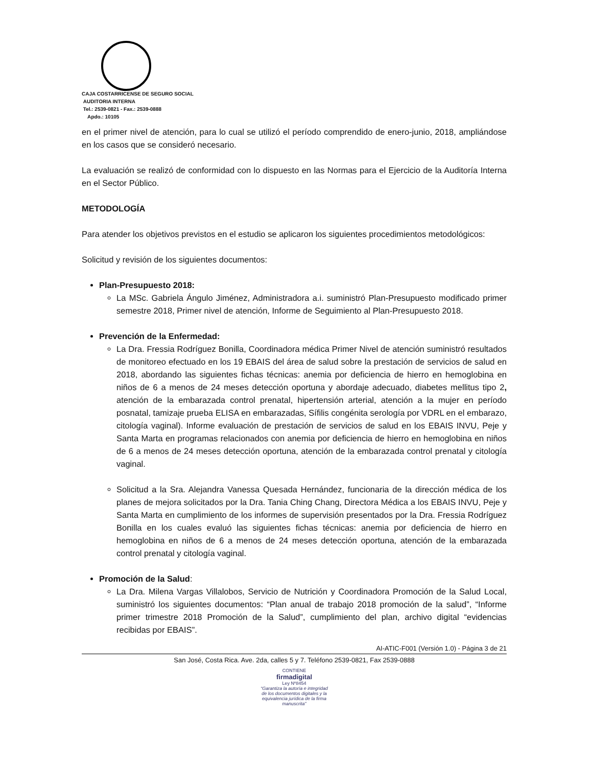CAJA COSTARRICENSE DE SEGURO SOCIAL
AUDITORIA INTERNA
Tel.: 2539-0821 - Fax.: 2539-0888
Apdo.: 10105
en el primer nivel de atención, para lo cual se utilizó el período comprendido de enero-junio, 2018, ampliándose en los casos que se consideró necesario.
La evaluación se realizó de conformidad con lo dispuesto en las Normas para el Ejercicio de la Auditoría Interna en el Sector Público.
METODOLOGÍA
Para atender los objetivos previstos en el estudio se aplicaron los siguientes procedimientos metodológicos:
Solicitud y revisión de los siguientes documentos:
Plan-Presupuesto 2018:
La MSc. Gabriela Ángulo Jiménez, Administradora a.i. suministró Plan-Presupuesto modificado primer semestre 2018, Primer nivel de atención, Informe de Seguimiento al Plan-Presupuesto 2018.
Prevención de la Enfermedad:
La Dra. Fressia Rodríguez Bonilla, Coordinadora médica Primer Nivel de atención suministró resultados de monitoreo efectuado en los 19 EBAIS del área de salud sobre la prestación de servicios de salud en 2018, abordando las siguientes fichas técnicas: anemia por deficiencia de hierro en hemoglobina en niños de 6 a menos de 24 meses detección oportuna y abordaje adecuado, diabetes mellitus tipo 2, atención de la embarazada control prenatal, hipertensión arterial, atención a la mujer en período posnatal, tamizaje prueba ELISA en embarazadas, Sífilis congénita serología por VDRL en el embarazo, citología vaginal). Informe evaluación de prestación de servicios de salud en los EBAIS INVU, Peje y Santa Marta en programas relacionados con anemia por deficiencia de hierro en hemoglobina en niños de 6 a menos de 24 meses detección oportuna, atención de la embarazada control prenatal y citología vaginal.
Solicitud a la Sra. Alejandra Vanessa Quesada Hernández, funcionaria de la dirección médica de los planes de mejora solicitados por la Dra. Tania Ching Chang, Directora Médica a los EBAIS INVU, Peje y Santa Marta en cumplimiento de los informes de supervisión presentados por la Dra. Fressia Rodríguez Bonilla en los cuales evaluó las siguientes fichas técnicas: anemia por deficiencia de hierro en hemoglobina en niños de 6 a menos de 24 meses detección oportuna, atención de la embarazada control prenatal y citología vaginal.
Promoción de la Salud:
La Dra. Milena Vargas Villalobos, Servicio de Nutrición y Coordinadora Promoción de la Salud Local, suministró los siguientes documentos: “Plan anual de trabajo 2018 promoción de la salud”, “Informe primer trimestre 2018 Promoción de la Salud”, cumplimiento del plan, archivo digital “evidencias recibidas por EBAIS”.
AI-ATIC-F001 (Versión 1.0) - Página 3 de 21
San José, Costa Rica. Ave. 2da, calles 5 y 7. Teléfono 2539-0821, Fax 2539-0888
CONTIENE
firmadigital
Ley Nº8454
“Garantiza la autoría e integridad de los documentos digitales y la equivalencia jurídica de la firma manuscrita”